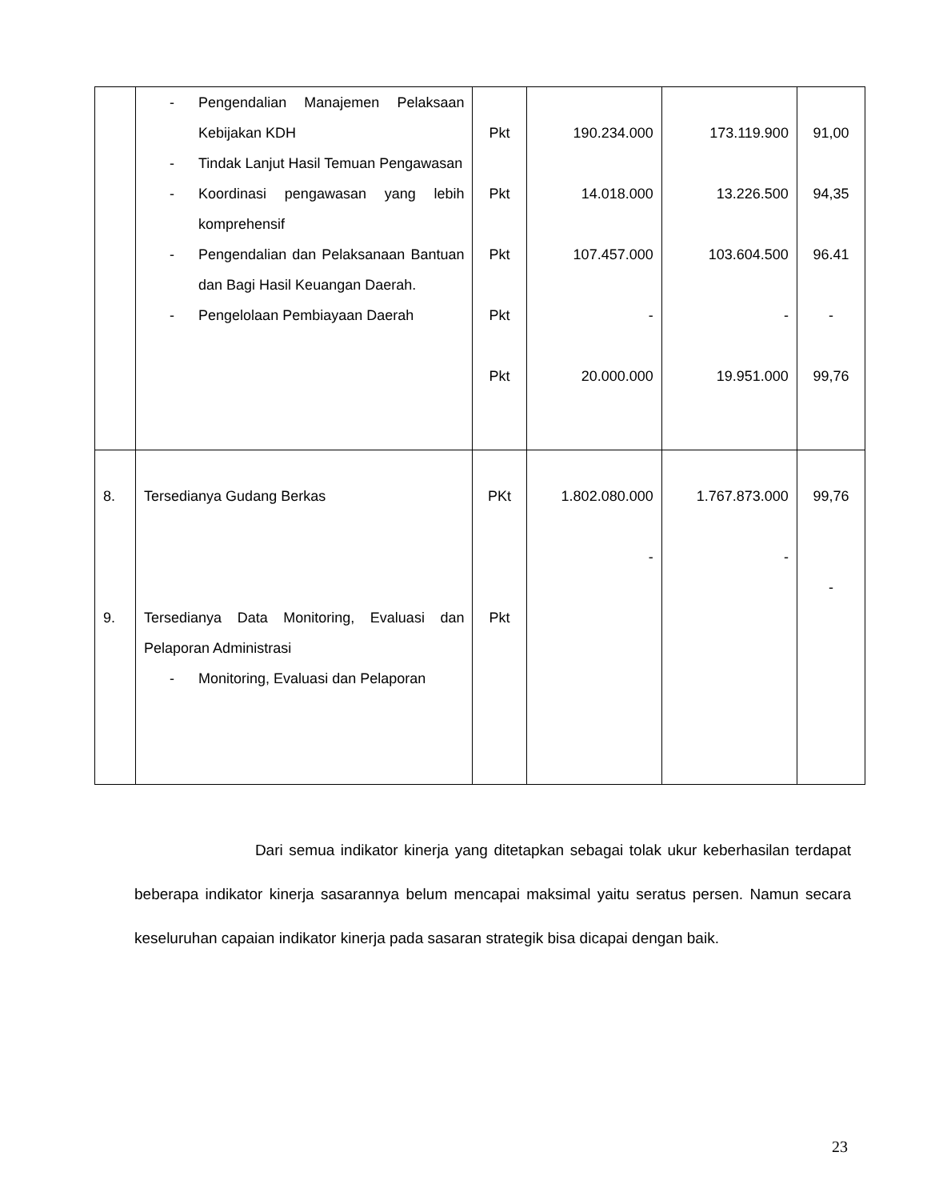| | - Pengendalian Manajemen Pelaksaan Kebijakan KDH - Tindak Lanjut Hasil Temuan Pengawasan - Koordinasi pengawasan yang lebih komprehensif - Pengendalian dan Pelaksanaan Bantuan dan Bagi Hasil Keuangan Daerah. - Pengelolaan Pembiayaan Daerah | Pkt Pkt Pkt Pkt Pkt | 190.234.000 14.018.000 107.457.000 - 20.000.000 | 173.119.900 13.226.500 103.604.500 - 19.951.000 | 91,00 94,35 96.41 - 99,76 |
| 8. 9. | Tersedianya Gudang Berkas Tersedianya Data Monitoring, Evaluasi dan Pelaporan Administrasi - Monitoring, Evaluasi dan Pelaporan | PKt Pkt | 1.802.080.000 - | 1.767.873.000 - | 99,76 - |
Dari semua indikator kinerja yang ditetapkan sebagai tolak ukur keberhasilan terdapat beberapa indikator kinerja sasarannya belum mencapai maksimal yaitu seratus persen. Namun secara keseluruhan capaian indikator kinerja pada sasaran strategik bisa dicapai dengan baik.
23